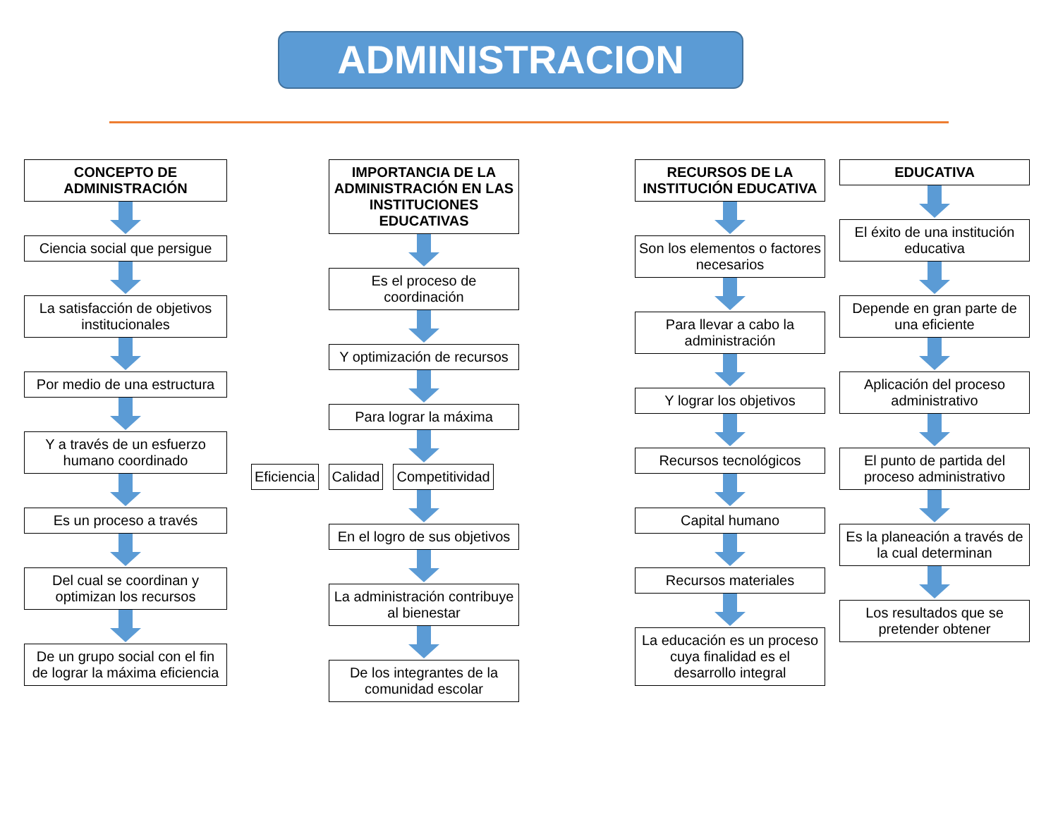ADMINISTRACION
CONCEPTO DE ADMINISTRACIÓN
Ciencia social que persigue
La satisfacción de objetivos institucionales
Por medio de una estructura
Y a través de un esfuerzo humano coordinado
Es un proceso a través
Del cual se coordinan y optimizan los recursos
De un grupo social con el fin de lograr la máxima eficiencia
IMPORTANCIA DE LA ADMINISTRACIÓN EN LAS INSTITUCIONES EDUCATIVAS
Es el proceso de coordinación
Y optimización de recursos
Para lograr la máxima
Eficiencia Calidad Competitividad
En el logro de sus objetivos
La administración contribuye al bienestar
De los integrantes de la comunidad escolar
RECURSOS DE LA INSTITUCIÓN EDUCATIVA
Son los elementos o factores necesarios
Para llevar a cabo la administración
Y lograr los objetivos
Recursos tecnológicos
Capital humano
Recursos materiales
La educación es un proceso cuya finalidad es el desarrollo integral
EDUCATIVA
El éxito de una institución educativa
Depende en gran parte de una eficiente
Aplicación del proceso administrativo
El punto de partida del proceso administrativo
Es la planeación a través de la cual determinan
Los resultados que se pretender obtener